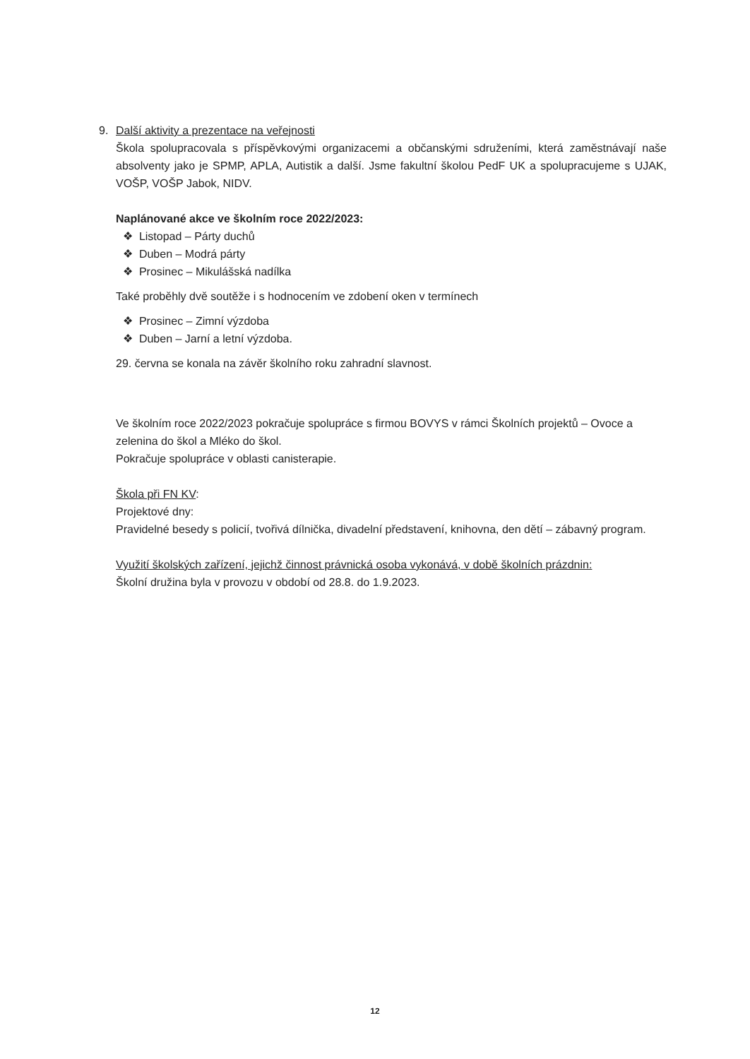9. Další aktivity a prezentace na veřejnosti
Škola spolupracovala s příspěvkovými organizacemi a občanskými sdruženími, která zaměstnávají naše absolventy jako je SPMP, APLA, Autistik a další. Jsme fakultní školou PedF UK a spolupracujeme s UJAK, VOŠP, VOŠP Jabok, NIDV.
Naplánované akce ve školním roce 2022/2023:
❖ Listopad – Párty duchů
❖ Duben – Modrá párty
❖ Prosinec – Mikulášská nadílka
Také proběhly dvě soutěže i s hodnocením ve zdobení oken v termínech
❖ Prosinec – Zimní výzdoba
❖ Duben – Jarní a letní výzdoba.
29. června se konala na závěr školního roku zahradní slavnost.
Ve školním roce 2022/2023 pokračuje spolupráce s firmou BOVYS v rámci Školních projektů – Ovoce a zelenina do škol a Mléko do škol.
Pokračuje spolupráce v oblasti canisterapie.
Škola při FN KV:
Projektové dny:
Pravidelné besedy s policií, tvořivá dílnička, divadelní představení, knihovna, den dětí – zábavný program.
Využití školských zařízení, jejichž činnost právnická osoba vykonává, v době školních prázdnin:
Školní družina byla v provozu v období od 28.8. do 1.9.2023.
12